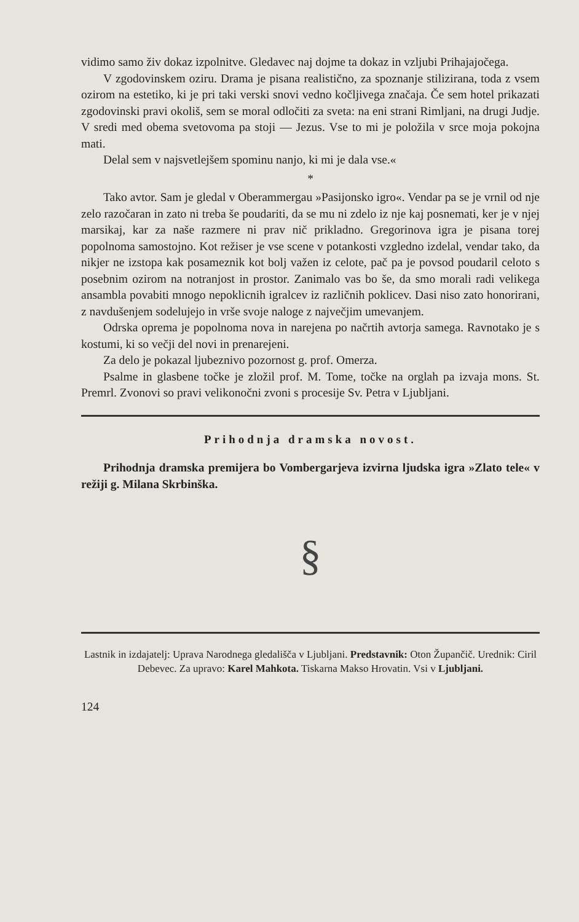vidimo samo živ dokaz izpolnitve. Gledavec naj dojme ta dokaz in vzljubi Prihajajočega.
V zgodovinskem oziru. Drama je pisana realistično, za spoznanje stilizirana, toda z vsem ozirom na estetiko, ki je pri taki verski snovi vedno kočljivega značaja. Če sem hotel prikazati zgodovinski pravi okoliš, sem se moral odločiti za sveta: na eni strani Rimljani, na drugi Judje. V sredi med obema svetovoma pa stoji — Jezus. Vse to mi je položila v srce moja pokojna mati.
Delal sem v najsvetlejšem spominu nanjo, ki mi je dala vse.«
*
Tako avtor. Sam je gledal v Oberammergau »Pasijonsko igro«. Vendar pa se je vrnil od nje zelo razočaran in zato ni treba še poudariti, da se mu ni zdelo iz nje kaj posnemati, ker je v njej marsikaj, kar za naše razmere ni prav nič prikladno. Gregorinova igra je pisana torej popolnoma samostojno. Kot režiser je vse scene v potankosti vzgledno izdelal, vendar tako, da nikjer ne izstopa kak posameznik kot bolj važen iz celote, pač pa je povsod poudaril celoto s posebnim ozirom na notranjost in prostor. Zanimalo vas bo še, da smo morali radi velikega ansambla povabiti mnogo nepoklicnih igralcev iz različnih poklicev. Dasi niso zato honorirani, z navdušenjem sodelujejo in vrše svoje naloge z največjim umevanjem.
Odrska oprema je popolnoma nova in narejena po načrtih avtorja samega. Ravnotako je s kostumi, ki so večji del novi in prenarejeni.
Za delo je pokazal ljubeznivo pozornost g. prof. Omerza.
Psalme in glasbene točke je zložil prof. M. Tome, točke na orglah pa izvaja mons. St. Premrl. Zvonovi so pravi velikonočni zvoni s procesije Sv. Petra v Ljubljani.
Prihodnja dramska novost.
Prihodnja dramska premijera bo Vombergarjeva izvirna ljudska igra »Zlato tele« v režiji g. Milana Skrbinška.
§
Lastnik in izdajatelj: Uprava Narodnega gledališča v Ljubljani. Predstavnik: Oton Župančič. Urednik: Ciril Debevec. Za upravo: Karel Mahkota. Tiskarna Makso Hrovatin. Vsi v Ljubljani.
124